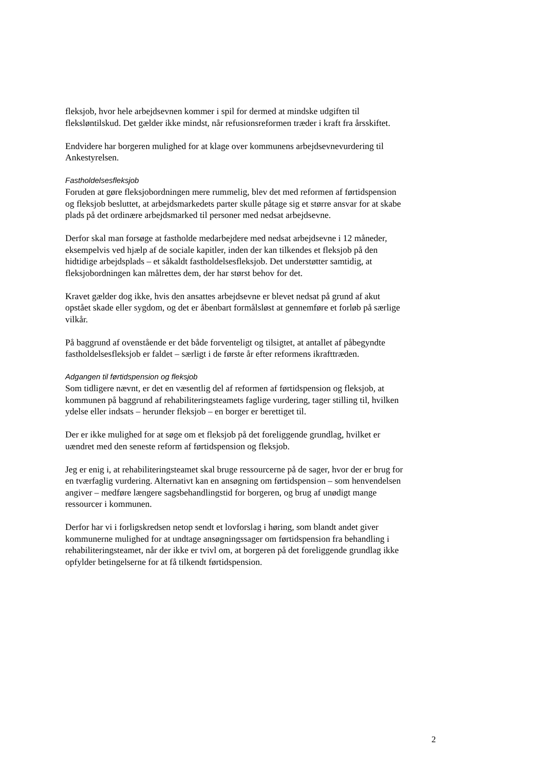fleksjob, hvor hele arbejdsevnen kommer i spil for dermed at mindske udgiften til fleksløntilskud. Det gælder ikke mindst, når refusionsreformen træder i kraft fra årsskiftet.
Endvidere har borgeren mulighed for at klage over kommunens arbejdsevnevurdering til Ankestyrelsen.
Fastholdelsesfleksjob
Foruden at gøre fleksjobordningen mere rummelig, blev det med reformen af førtidspension og fleksjob besluttet, at arbejdsmarkedets parter skulle påtage sig et større ansvar for at skabe plads på det ordinære arbejdsmarked til personer med nedsat arbejdsevne.
Derfor skal man forsøge at fastholde medarbejdere med nedsat arbejdsevne i 12 måneder, eksempelvis ved hjælp af de sociale kapitler, inden der kan tilkendes et fleksjob på den hidtidige arbejdsplads – et såkaldt fastholdelsesfleksjob. Det understøtter samtidig, at fleksjobordningen kan målrettes dem, der har størst behov for det.
Kravet gælder dog ikke, hvis den ansattes arbejdsevne er blevet nedsat på grund af akut opstået skade eller sygdom, og det er åbenbart formålsløst at gennemføre et forløb på særlige vilkår.
På baggrund af ovenstående er det både forventeligt og tilsigtet, at antallet af påbegyndte fastholdelsesfleksjob er faldet – særligt i de første år efter reformens ikrafttræden.
Adgangen til førtidspension og fleksjob
Som tidligere nævnt, er det en væsentlig del af reformen af førtidspension og fleksjob, at kommunen på baggrund af rehabiliteringsteamets faglige vurdering, tager stilling til, hvilken ydelse eller indsats – herunder fleksjob – en borger er berettiget til.
Der er ikke mulighed for at søge om et fleksjob på det foreliggende grundlag, hvilket er uændret med den seneste reform af førtidspension og fleksjob.
Jeg er enig i, at rehabiliteringsteamet skal bruge ressourcerne på de sager, hvor der er brug for en tværfaglig vurdering. Alternativt kan en ansøgning om førtidspension – som henvendelsen angiver – medføre længere sagsbehandlingstid for borgeren, og brug af unødigt mange ressourcer i kommunen.
Derfor har vi i forligskredsen netop sendt et lovforslag i høring, som blandt andet giver kommunerne mulighed for at undtage ansøgningssager om førtidspension fra behandling i rehabiliteringsteamet, når der ikke er tvivl om, at borgeren på det foreliggende grundlag ikke opfylder betingelserne for at få tilkendt førtidspension.
2